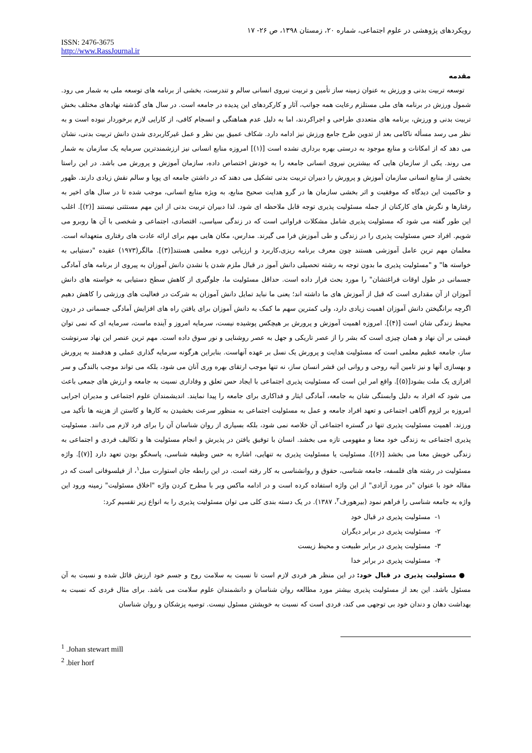رویکردهای پژوهشی در علوم اجتماعی، شماره ۲۰، زمستان ۱۳۹۸، ص ۲۶- ۱۷
ISSN: 2476-3675
http://www.RassJournal.ir
مقدمه
توسعه تربیت بدنی و ورزش به عنوان زمینه ساز تأمین و تربیت نیروی انسانی سالم و تندرست، بخشی از برنامه های توسعه ملی به شمار می رود. شمول ورزش در برنامه های ملی مستلزم رعایت همه جوانب، آثار و کارکردهای این پدیده در جامعه است. در سال های گذشته نهادهای مختلف بخش تربیت بدنی و ورزش، برنامه های متعددی طراحی و اجراکردند، اما به دلیل عدم هماهنگی و انسجام کافی، از کارایی لازم برخوردار نبوده است و به نظر می رسد مسأله ناکامی بعد از تدوین طرح جامع ورزش نیز ادامه دارد. شکاف عمیق بین نظر و عمل غیرکاربردی شدن دانش تربیت بدنی، نشان می دهد که از امکانات و منابع موجود به درستی بهره برداری نشده است [(۱)] امروزه منابع انسانی نیز ارزشمندترین سرمایه یک سازمان به شمار می روند. یکی از سازمان هایی که بیشترین نیروی انسانی جامعه را به خودش اختصاص داده، سازمان آموزش و پرورش می باشد. در این راستا بخشی از منابع انسانی سازمان آموزش و پرورش را دبیران تربیت بدنی تشکیل می دهند که در داشتن جامعه ای پویا و سالم نقش زیادی دارند. ظهور و حاکمیت این دیدگاه که موفقیت و اثر بخشی سازمان ها در گرو هدایت صحیح منابع، به ویژه منابع انسانی، موجب شده تا در سال های اخیر به رفتارها و نگرش های کارکنان از جمله مسئولیت پذیری توجه قابل ملاحظه ای شود. لذا دبیران تربیت بدنی از این مهم مستثنی نیستند [(۲)]. اغلب این طور گفته می شود که مسئولیت پذیری شامل مشکلات فراوانی است که در زندگی سیاسی، اقتصادی، اجتماعی و شخصی با آن ها روبرو می شویم. افراد حس مسئولیت پذیری را در زندگی و طی آموزش فرا می گیرند. مدارس، مکان هایی مهم برای ارائه عادت های رفتاری متعهدانه است. معلمان مهم ترین عامل آموزشی هستند چون معرف برنامه ریزی،کاربرد و ارزیابی دوره معلمی هستند[(۳)]. مالگر(۱۹۷۳) عقیده "دستیابی به خواسته ها" و "مسئولیت پذیری ما بدون توجه به رشته تحصیلی دانش آموز در قبال ملزم شدن یا نشدن دانش آموزان به پیروی از برنامه های آمادگی جسمانی در طول اوقات فراغتشان" را مورد بحث قرار داده است. حداقل مسئولیت ما، جلوگیری از کاهش سطح دستیابی به خواسته های دانش آموزان از آن مقداری است که قبل از آموزش های ما داشته اند؛ یعنی ما نباید تمایل دانش آموزان به شرکت در فعالیت های ورزشی را کاهش دهیم اگرچه برانگیختن دانش آموزان اهمیت زیادی دارد، ولی کمترین سهم ما کمک به دانش آموزان برای یافتن راه های افزایش آمادگی جسمانی در درون محیط زندگی شان است [(۴)]. امروزه اهمیت آموزش و پرورش بر هیچکس پوشیده نیست، سرمایه امروز و آینده ماست، سرمایه ای که نمی توان قیمتی بر آن نهاد و همان چیزی است که بشر را از عصر تاریکی و جهل به عصر روشنایی و نور سوق داده است. مهم ترین عنصر این نهاد سرنوشت ساز، جامعه عظیم معلمی است که مسئولیت هدایت و پرورش یک نسل بر عهده آنهاست. بنابراین هرگونه سرمایه گذاری عملی و هدفمند به پرورش و بهسازی آنها و نیز تامین آتیه روحی و روانی این قشر انسان ساز، نه تنها موجب ارتقای بهره وری آنان می شود، بلکه می تواند موجب بالندگی و سر افرازی یک ملت بشود[(۵)]. واقع امر این است که مسئولیت پذیری اجتماعی با ایجاد حس تعلق و وفاداری نسبت به جامعه و ارزش های جمعی باعث می شود که افراد به دلیل وابستگی شان به جامعه، آمادگی ایثار و فداکاری برای جامعه را پیدا نمایند. اندیشمندان علوم اجتماعی و مدیران اجرایی امروزه بر لزوم آگاهی اجتماعی و تعهد افراد جامعه و عمل به مسئولیت اجتماعی به منظور سرعت بخشیدن به کارها و کاستن از هزینه ها تأکید می ورزند. اهمیت مسئولیت پذیری تنها در گستره اجتماعی آن خلاصه نمی شود، بلکه بسیاری از روان شناسان آن را برای فرد لازم می دانند. مسئولیت پذیری اجتماعی به زندگی خود معنا و مفهومی تازه می بخشد. انسان با توفیق یافتن در پذیرش و انجام مسئولیت ها و تکالیف فردی و اجتماعی به زندگی خویش معنا می بخشد [(۶)]. مسئولیت یا مسئولیت پذیری به تنهایی، اشاره به حس وظیفه شناسی، پاسخگو بودن تعهد دارد [(۷)]. واژه مسئولیت در رشته های فلسفه، جامعه شناسی، حقوق و روانشناسی به کار رفته است. در این رابطه جان استوارت میل<sup>۱</sup>، از فیلسوفانی است که در مقاله خود با عنوان "در مورد آزادی" از این واژه استفاده کرده است و در ادامه ماکس وبر با مطرح کردن واژه "اخلاق مسئولیت" زمینه ورود این واژه به جامعه شناسی را فراهم نمود (بیرهورف<sup>۲</sup>، ۱۳۸۷). در یک دسته بندی کلی می توان مسئولیت پذیری را به انواع زیر تقسیم کرد:
۱- مسئولیت پذیری در قبال خود
۲- مسئولیت پذیری در برابر دیگران
۳- مسئولیت پذیری در برابر طبیعت و محیط زیست
۴- مسئولیت پذیری در برابر خدا
● مسئولیت پذیری در قبال خود: در این منظر هر فردی لازم است تا نسبت به سلامت روح و جسم خود ارزش قائل شده و نسبت به آن مسئول باشد. این بعد از مسئولیت پذیری بیشتر مورد مطالعه روان شناسان و دانشمندان علوم سلامت می باشد. برای مثال فردی که نسبت به بهداشت دهان و دندان خود بی توجهی می کند، فردی است که نسبت به خویشتن مسئول نیست. توصیه پزشکان و روان شناسان
<sup>1</sup> .Johan stewart mill
<sup>2</sup> .bier horf